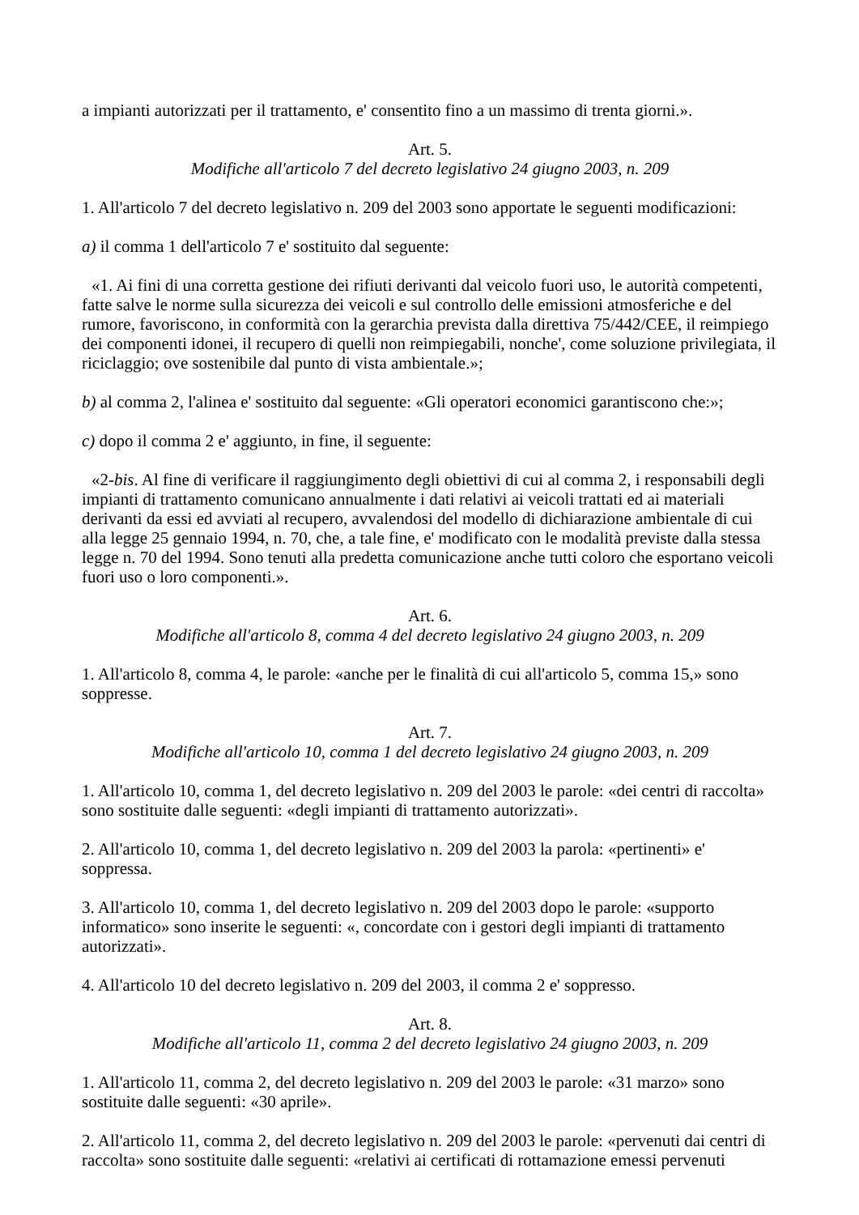a impianti autorizzati per il trattamento, e' consentito fino a un massimo di trenta giorni.».
Art. 5.
Modifiche all'articolo 7 del decreto legislativo 24 giugno 2003, n. 209
1. All'articolo 7 del decreto legislativo n. 209 del 2003 sono apportate le seguenti modificazioni:
a) il comma 1 dell'articolo 7 e' sostituito dal seguente:
«1. Ai fini di una corretta gestione dei rifiuti derivanti dal veicolo fuori uso, le autorità competenti, fatte salve le norme sulla sicurezza dei veicoli e sul controllo delle emissioni atmosferiche e del rumore, favoriscono, in conformità con la gerarchia prevista dalla direttiva 75/442/CEE, il reimpiego dei componenti idonei, il recupero di quelli non reimpiegabili, nonche', come soluzione privilegiata, il riciclaggio; ove sostenibile dal punto di vista ambientale.»;
b) al comma 2, l'alinea e' sostituito dal seguente: «Gli operatori economici garantiscono che:»;
c) dopo il comma 2 e' aggiunto, in fine, il seguente:
«2-bis. Al fine di verificare il raggiungimento degli obiettivi di cui al comma 2, i responsabili degli impianti di trattamento comunicano annualmente i dati relativi ai veicoli trattati ed ai materiali derivanti da essi ed avviati al recupero, avvalendosi del modello di dichiarazione ambientale di cui alla legge 25 gennaio 1994, n. 70, che, a tale fine, e' modificato con le modalità previste dalla stessa legge n. 70 del 1994. Sono tenuti alla predetta comunicazione anche tutti coloro che esportano veicoli fuori uso o loro componenti.».
Art. 6.
Modifiche all'articolo 8, comma 4 del decreto legislativo 24 giugno 2003, n. 209
1. All'articolo 8, comma 4, le parole: «anche per le finalità di cui all'articolo 5, comma 15,» sono soppresse.
Art. 7.
Modifiche all'articolo 10, comma 1 del decreto legislativo 24 giugno 2003, n. 209
1. All'articolo 10, comma 1, del decreto legislativo n. 209 del 2003 le parole: «dei centri di raccolta» sono sostituite dalle seguenti: «degli impianti di trattamento autorizzati».
2. All'articolo 10, comma 1, del decreto legislativo n. 209 del 2003 la parola: «pertinenti» e' soppressa.
3. All'articolo 10, comma 1, del decreto legislativo n. 209 del 2003 dopo le parole: «supporto informatico» sono inserite le seguenti: «, concordate con i gestori degli impianti di trattamento autorizzati».
4. All'articolo 10 del decreto legislativo n. 209 del 2003, il comma 2 e' soppresso.
Art. 8.
Modifiche all'articolo 11, comma 2 del decreto legislativo 24 giugno 2003, n. 209
1. All'articolo 11, comma 2, del decreto legislativo n. 209 del 2003 le parole: «31 marzo» sono sostituite dalle seguenti: «30 aprile».
2. All'articolo 11, comma 2, del decreto legislativo n. 209 del 2003 le parole: «pervenuti dai centri di raccolta» sono sostituite dalle seguenti: «relativi ai certificati di rottamazione emessi pervenuti